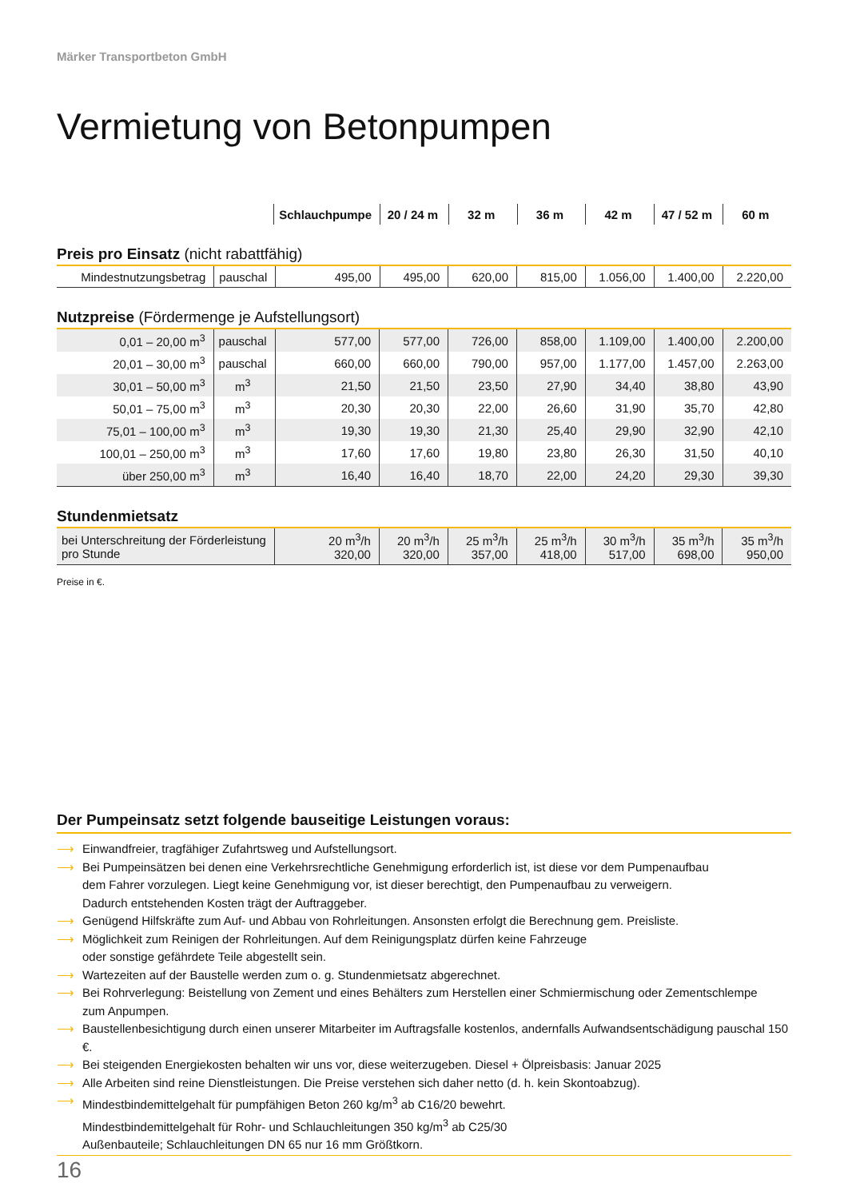Märker Transportbeton GmbH
Vermietung von Betonpumpen
| | | Schlauchpumpe | 20 / 24 m | 32 m | 36 m | 42 m | 47 / 52 m | 60 m |
Preis pro Einsatz (nicht rabattfähig)
| Mindestnutzungsbetrag | pauschal | 495,00 | 495,00 | 620,00 | 815,00 | 1.056,00 | 1.400,00 | 2.220,00 |
Nutzpreise (Fördermenge je Aufstellungsort)
| 0,01 – 20,00 m<sup>3</sup> | pauschal | 577,00 | 577,00 | 726,00 | 858,00 | 1.109,00 | 1.400,00 | 2.200,00 |
| 20,01 – 30,00 m<sup>3</sup> | pauschal | 660,00 | 660,00 | 790,00 | 957,00 | 1.177,00 | 1.457,00 | 2.263,00 |
| 30,01 – 50,00 m<sup>3</sup> | m<sup>3</sup> | 21,50 | 21,50 | 23,50 | 27,90 | 34,40 | 38,80 | 43,90 |
| 50,01 – 75,00 m<sup>3</sup> | m<sup>3</sup> | 20,30 | 20,30 | 22,00 | 26,60 | 31,90 | 35,70 | 42,80 |
| 75,01 – 100,00 m<sup>3</sup> | m<sup>3</sup> | 19,30 | 19,30 | 21,30 | 25,40 | 29,90 | 32,90 | 42,10 |
| 100,01 – 250,00 m<sup>3</sup> | m<sup>3</sup> | 17,60 | 17,60 | 19,80 | 23,80 | 26,30 | 31,50 | 40,10 |
| über 250,00 m<sup>3</sup> | m<sup>3</sup> | 16,40 | 16,40 | 18,70 | 22,00 | 24,20 | 29,30 | 39,30 |
Stundenmietsatz
| bei Unterschreitung der Förderleistung pro Stunde | 20 m<sup>3</sup>/h 320,00 | 20 m<sup>3</sup>/h 320,00 | 25 m<sup>3</sup>/h 357,00 | 25 m<sup>3</sup>/h 418,00 | 30 m<sup>3</sup>/h 517,00 | 35 m<sup>3</sup>/h 698,00 | 35 m<sup>3</sup>/h 950,00 |
Preise in €.
Der Pumpeinsatz setzt folgende bauseitige Leistungen voraus:
⟶ Einwandfreier, tragfähiger Zufahrtsweg und Aufstellungsort.
⟶ Bei Pumpeinsätzen bei denen eine Verkehrsrechtliche Genehmigung erforderlich ist, ist diese vor dem Pumpenaufbau
dem Fahrer vorzulegen. Liegt keine Genehmigung vor, ist dieser berechtigt, den Pumpenaufbau zu verweigern.
Dadurch entstehenden Kosten trägt der Auftraggeber.
⟶ Genügend Hilfskräfte zum Auf- und Abbau von Rohrleitungen. Ansonsten erfolgt die Berechnung gem. Preisliste.
⟶ Möglichkeit zum Reinigen der Rohrleitungen. Auf dem Reinigungsplatz dürfen keine Fahrzeuge
oder sonstige gefährdete Teile abgestellt sein.
⟶ Wartezeiten auf der Baustelle werden zum o. g. Stundenmietsatz abgerechnet.
⟶ Bei Rohrverlegung: Beistellung von Zement und eines Behälters zum Herstellen einer Schmiermischung oder Zementschlempe
zum Anpumpen.
⟶ Baustellenbesichtigung durch einen unserer Mitarbeiter im Auftragsfalle kostenlos, andernfalls Aufwandsentschädigung pauschal 150 €.
⟶ Bei steigenden Energiekosten behalten wir uns vor, diese weiterzugeben. Diesel + Ölpreisbasis: Januar 2025
⟶ Alle Arbeiten sind reine Dienstleistungen. Die Preise verstehen sich daher netto (d. h. kein Skontoabzug).
⟶ Mindestbindemittelgehalt für pumpfähigen Beton 260 kg/m<sup>3</sup> ab C16/20 bewehrt.
Mindestbindemittelgehalt für Rohr- und Schlauchleitungen 350 kg/m<sup>3</sup> ab C25/30
Außenbauteile; Schlauchleitungen DN 65 nur 16 mm Größtkorn.
16